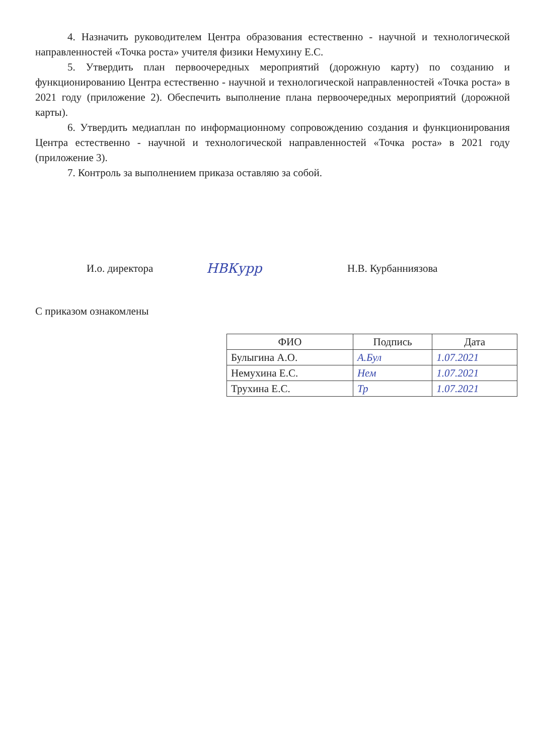4. Назначить руководителем Центра образования естественно - научной и технологической направленностей «Точка роста» учителя физики Немухину Е.С.
5. Утвердить план первоочередных мероприятий (дорожную карту) по созданию и функционированию Центра естественно - научной и технологической направленностей «Точка роста» в 2021 году (приложение 2). Обеспечить выполнение плана первоочередных мероприятий (дорожной карты).
6. Утвердить медиаплан по информационному сопровождению создания и функционирования Центра естественно - научной и технологической направленностей «Точка роста» в 2021 году (приложение 3).
7. Контроль за выполнением приказа оставляю за собой.
И.о. директора
НВКурр
Н.В. Курбанниязова
С приказом ознакомлены
| ФИО | Подпись | Дата |
| --- | --- | --- |
| Булыгина А.О. | А.Бул | 1.07.2021 |
| Немухина Е.С. | Нем | 1.07.2021 |
| Трухина Е.С. | Тр | 1.07.2021 |